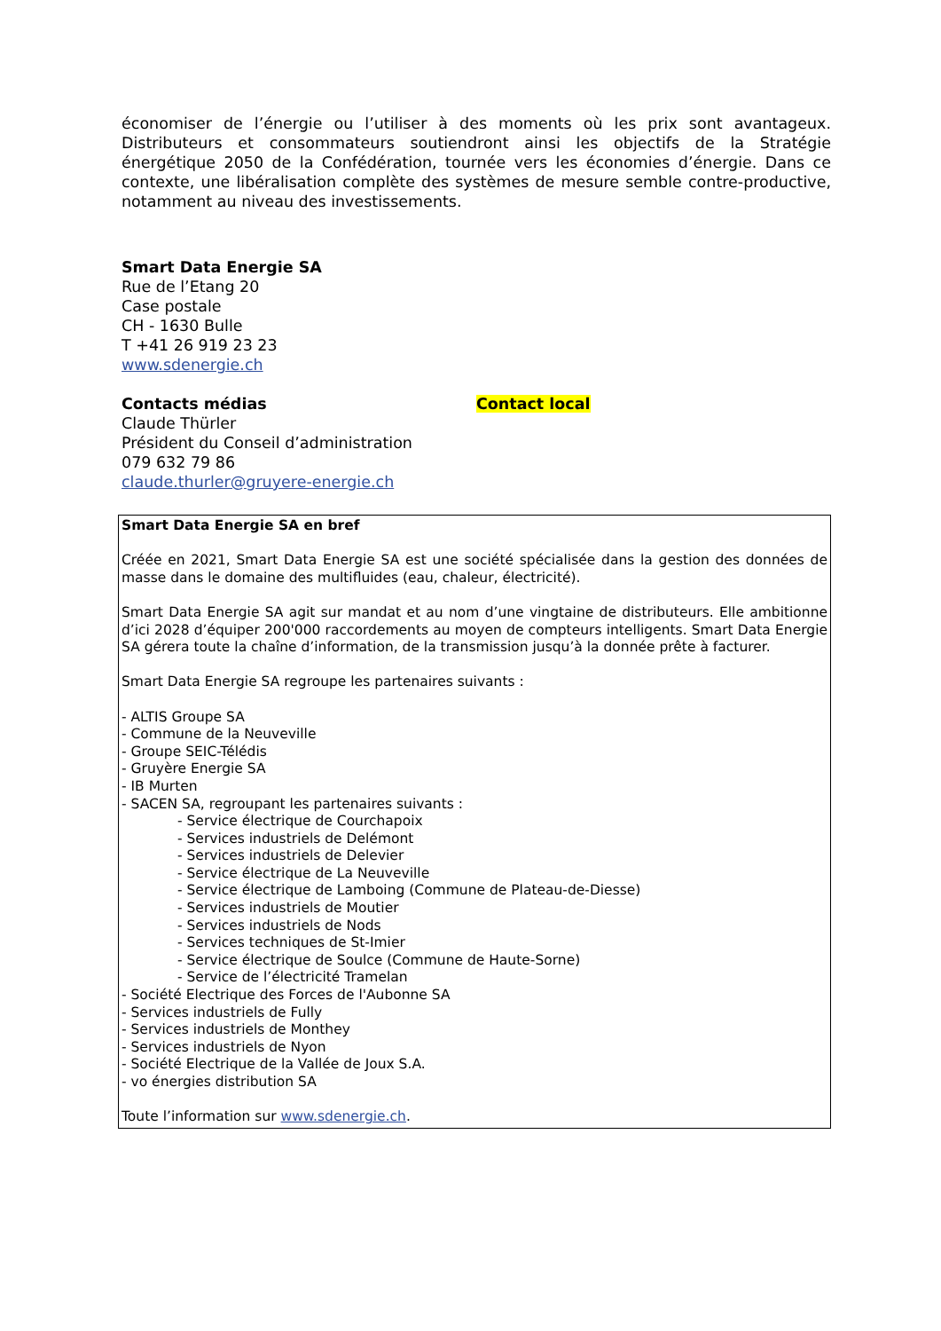économiser de l’énergie ou l’utiliser à des moments où les prix sont avantageux. Distributeurs et consommateurs soutiendront ainsi les objectifs de la Stratégie énergétique 2050 de la Confédération, tournée vers les économies d’énergie. Dans ce contexte, une libéralisation complète des systèmes de mesure semble contre-productive, notamment au niveau des investissements.
Smart Data Energie SA
Rue de l’Etang 20
Case postale
CH - 1630 Bulle
T +41 26 919 23 23
www.sdenergie.ch
Contacts médias
Claude Thürler
Président du Conseil d’administration
079 632 79 86
claude.thurler@gruyere-energie.ch
Contact local
Smart Data Energie SA en bref
Créée en 2021, Smart Data Energie SA est une société spécialisée dans la gestion des données de masse dans le domaine des multifluides (eau, chaleur, électricité).
Smart Data Energie SA agit sur mandat et au nom d’une vingtaine de distributeurs. Elle ambitionne d’ici 2028 d’équiper 200'000 raccordements au moyen de compteurs intelligents. Smart Data Energie SA gérera toute la chaîne d’information, de la transmission jusqu’à la donnée prête à facturer.
Smart Data Energie SA regroupe les partenaires suivants :
- ALTIS Groupe SA
- Commune de la Neuveville
- Groupe SEIC-Télédis
- Gruyère Energie SA
- IB Murten
- SACEN SA, regroupant les partenaires suivants :
- Service électrique de Courchapoix
- Services industriels de Delémont
- Services industriels de Delevier
- Service électrique de La Neuveville
- Service électrique de Lamboing (Commune de Plateau-de-Diesse)
- Services industriels de Moutier
- Services industriels de Nods
- Services techniques de St-Imier
- Service électrique de Soulce (Commune de Haute-Sorne)
- Service de l’électricité Tramelan
- Société Electrique des Forces de l'Aubonne SA
- Services industriels de Fully
- Services industriels de Monthey
- Services industriels de Nyon
- Société Electrique de la Vallée de Joux S.A.
- vo énergies distribution SA
Toute l’information sur www.sdenergie.ch.